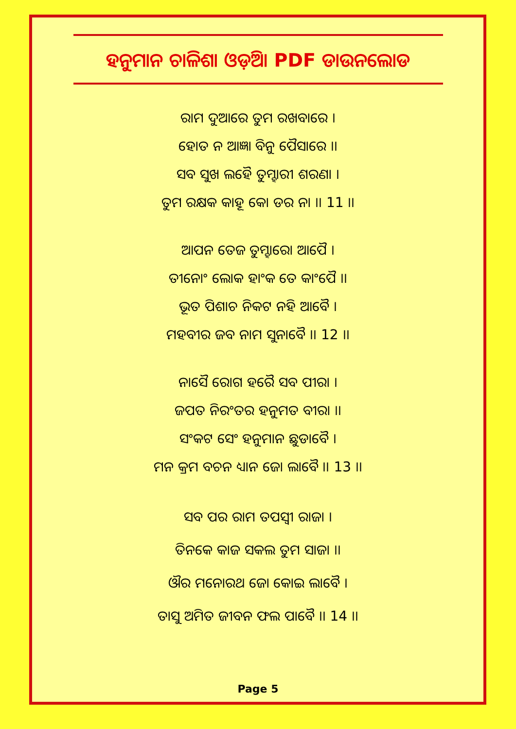ହନୁମାନ ଚାଳିଶା ଓଡ଼ିଆ PDF ଡାଉନଲୋଡ
ରାମ ଦୁଆରେ ତୁମ ରଖବାରେ ।
ହୋତ ନ ଆଜ୍ଞା ବିନୁ ପୈସାରେ ।।
ସବ ସୁଖ ଲହୈ ତୁମ୍ହାରୀ ଶରଣା ।
ତୁମ ରକ୍ଷକ କାହୂ କୋ ଡର ନା ।। 11 ।।
ଆପନ ତେଜ ତୁମ୍ହାରୋ ଆପୈ ।
ତୀନୋଂ ଲୋକ ହାଂକ ତେ କାଂପୈ ।।
ଭୂତ ପିଶାଚ ନିକଟ ନହି ଆବୈ ।
ମହବୀର ଜବ ନାମ ସୁନାବୈ ।। 12 ।।
ନାସୈ ରୋଗ ହରୈ ସବ ପୀରା ।
ଜପତ ନିରଂତର ହନୁମତ ବୀରା ।।
ସଂକଟ ସେଂ ହନୁମାନ ଛୁଡାବୈ ।
ମନ କ୍ରମ ବଚନ ଧ୍ୟାନ ଜୋ ଲାବୈ ।। 13 ।।
ସବ ପର ରାମ ତପସ୍ୱୀ ରାଜା ।
ତିନକେ କାଜ ସକଲ ତୁମ ସାଜା ।।
ଔର ମନୋରଥ ଜୋ କୋଇ ଲାବୈ ।
ତାସୁ ଅମିତ ଜୀବନ ଫଲ ପାବୈ ।। 14 ।।
Page 5